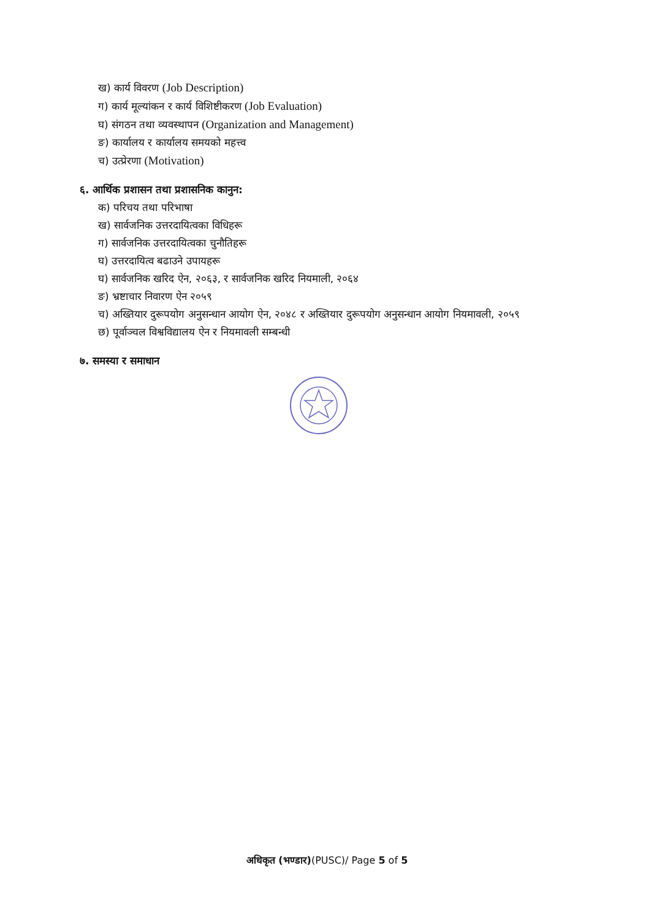ख) कार्य विवरण (Job Description)
ग) कार्य मूल्यांकन र कार्य विशिष्टीकरण (Job Evaluation)
घ) संगठन तथा व्यवस्थापन (Organization and Management)
ङ) कार्यालय र कार्यालय समयको महत्त्व
च) उत्प्रेरणा (Motivation)
६. आर्थिक प्रशासन तथा प्रशासनिक कानुन:
क) परिचय तथा परिभाषा
ख) सार्वजनिक उत्तरदायित्वका विधिहरू
ग) सार्वजनिक उत्तरदायित्वका चुनौतिहरू
घ) उत्तरदायित्व बढाउने उपायहरू
घ) सार्वजनिक खरिद ऐन, २०६३, र सार्वजनिक खरिद नियमाली, २०६४
ङ) भ्रष्टाचार निवारण ऐन २०५९
च) अख्तियार दुरूपयोग अनुसन्धान आयोग ऐन, २०४८ र अख्तियार दुरूपयोग अनुसन्धान आयोग नियमावली, २०५९
छ) पूर्वाञ्चल विश्वविद्यालय ऐन र नियमावली सम्बन्धी
७. समस्या र समाधान
अधिकृत (भण्डार)(PUSC)/ Page 5 of 5